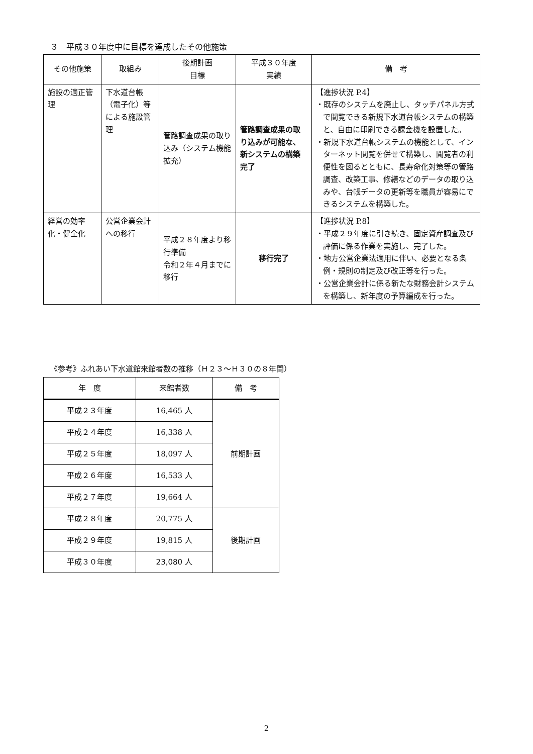３　平成３０年度中に目標を達成したその他施策
| その他施策 | 取組み | 後期計画 目標 | 平成３０年度 実績 | 備 考 |
| --- | --- | --- | --- | --- |
| 施設の適正管理 | 下水道台帳（電子化）等による施設管理 | 管路調査成果の取り込み（システム機能拡充） | 管路調査成果の取り込みが可能な、新システムの構築完了 | 【進捗状況 P.4】 ・既存のシステムを廃止し、タッチパネル方式で閲覧できる新規下水道台帳システムの構築と、自由に印刷できる課金機を設置した。 ・新規下水道台帳システムの機能として、インターネット閲覧を併せて構築し、閲覧者の利便性を図るとともに、長寿命化対策等の管路調査、改築工事、修繕などのデータの取り込みや、台帳データの更新等を職員が容易にできるシステムを構築した。 |
| 経営の効率化・健全化 | 公営企業会計への移行 | 平成２８年度より移行準備 令和２年４月までに移行 | 移行完了 | 【進捗状況 P.8】 ・平成２９年度に引き続き、固定資産調査及び評価に係る作業を実施し、完了した。 ・地方公営企業法適用に伴い、必要となる条例・規則の制定及び改正等を行った。 ・公営企業会計に係る新たな財務会計システムを構築し、新年度の予算編成を行った。 |
《参考》ふれあい下水道館来館者数の推移（Ｈ２３～Ｈ３０の８年間）
| 年 度 | 来館者数 | 備 考 |
| --- | --- | --- |
| 平成２３年度 | 16,465 人 | 前期計画 |
| 平成２４年度 | 16,338 人 | |
| 平成２５年度 | 18,097 人 | |
| 平成２６年度 | 16,533 人 | |
| 平成２７年度 | 19,664 人 | |
| 平成２８年度 | 20,775 人 | 後期計画 |
| 平成２９年度 | 19,815 人 | |
| 平成３０年度 | 23,080 人 | |
2